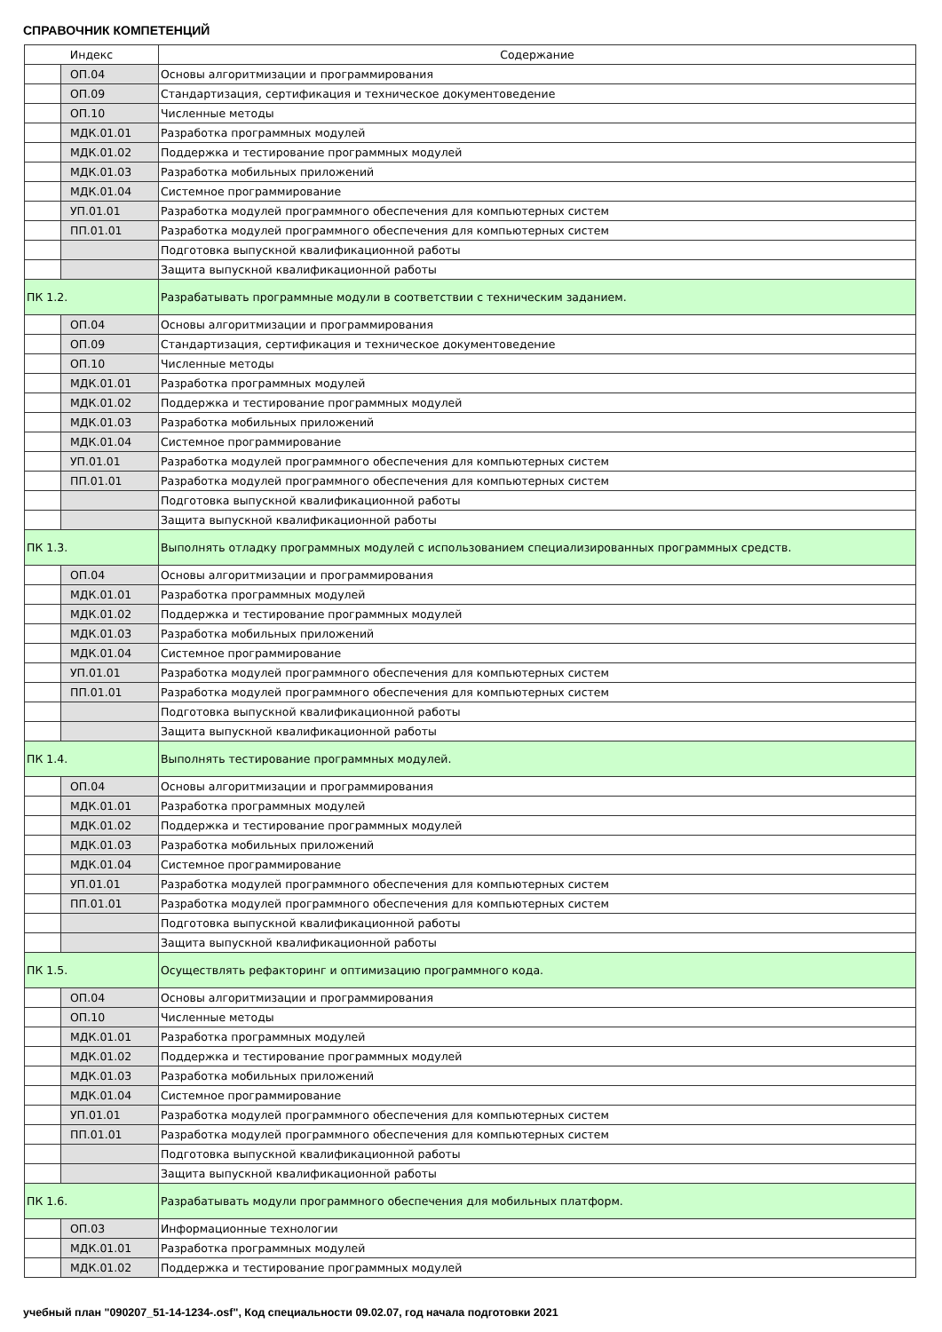СПРАВОЧНИК КОМПЕТЕНЦИЙ
| Индекс | | Содержание |
| --- | --- | --- |
| | ОП.04 | Основы алгоритмизации и программирования |
| | ОП.09 | Стандартизация, сертификация и техническое документоведение |
| | ОП.10 | Численные методы |
| | МДК.01.01 | Разработка программных модулей |
| | МДК.01.02 | Поддержка и тестирование программных модулей |
| | МДК.01.03 | Разработка мобильных приложений |
| | МДК.01.04 | Системное программирование |
| | УП.01.01 | Разработка модулей программного обеспечения для компьютерных систем |
| | ПП.01.01 | Разработка модулей программного обеспечения для компьютерных систем |
| | | Подготовка выпускной квалификационной работы |
| | | Защита выпускной квалификационной работы |
| ПК 1.2. | | Разрабатывать программные модули в соответствии с техническим заданием. |
| | ОП.04 | Основы алгоритмизации и программирования |
| | ОП.09 | Стандартизация, сертификация и техническое документоведение |
| | ОП.10 | Численные методы |
| | МДК.01.01 | Разработка программных модулей |
| | МДК.01.02 | Поддержка и тестирование программных модулей |
| | МДК.01.03 | Разработка мобильных приложений |
| | МДК.01.04 | Системное программирование |
| | УП.01.01 | Разработка модулей программного обеспечения для компьютерных систем |
| | ПП.01.01 | Разработка модулей программного обеспечения для компьютерных систем |
| | | Подготовка выпускной квалификационной работы |
| | | Защита выпускной квалификационной работы |
| ПК 1.3. | | Выполнять отладку программных модулей с использованием специализированных программных средств. |
| | ОП.04 | Основы алгоритмизации и программирования |
| | МДК.01.01 | Разработка программных модулей |
| | МДК.01.02 | Поддержка и тестирование программных модулей |
| | МДК.01.03 | Разработка мобильных приложений |
| | МДК.01.04 | Системное программирование |
| | УП.01.01 | Разработка модулей программного обеспечения для компьютерных систем |
| | ПП.01.01 | Разработка модулей программного обеспечения для компьютерных систем |
| | | Подготовка выпускной квалификационной работы |
| | | Защита выпускной квалификационной работы |
| ПК 1.4. | | Выполнять тестирование программных модулей. |
| | ОП.04 | Основы алгоритмизации и программирования |
| | МДК.01.01 | Разработка программных модулей |
| | МДК.01.02 | Поддержка и тестирование программных модулей |
| | МДК.01.03 | Разработка мобильных приложений |
| | МДК.01.04 | Системное программирование |
| | УП.01.01 | Разработка модулей программного обеспечения для компьютерных систем |
| | ПП.01.01 | Разработка модулей программного обеспечения для компьютерных систем |
| | | Подготовка выпускной квалификационной работы |
| | | Защита выпускной квалификационной работы |
| ПК 1.5. | | Осуществлять рефакторинг и оптимизацию программного кода. |
| | ОП.04 | Основы алгоритмизации и программирования |
| | ОП.10 | Численные методы |
| | МДК.01.01 | Разработка программных модулей |
| | МДК.01.02 | Поддержка и тестирование программных модулей |
| | МДК.01.03 | Разработка мобильных приложений |
| | МДК.01.04 | Системное программирование |
| | УП.01.01 | Разработка модулей программного обеспечения для компьютерных систем |
| | ПП.01.01 | Разработка модулей программного обеспечения для компьютерных систем |
| | | Подготовка выпускной квалификационной работы |
| | | Защита выпускной квалификационной работы |
| ПК 1.6. | | Разрабатывать модули программного обеспечения для мобильных платформ. |
| | ОП.03 | Информационные технологии |
| | МДК.01.01 | Разработка программных модулей |
| | МДК.01.02 | Поддержка и тестирование программных модулей |
учебный план "090207_51-14-1234-.osf", Код специальности 09.02.07, год начала подготовки 2021